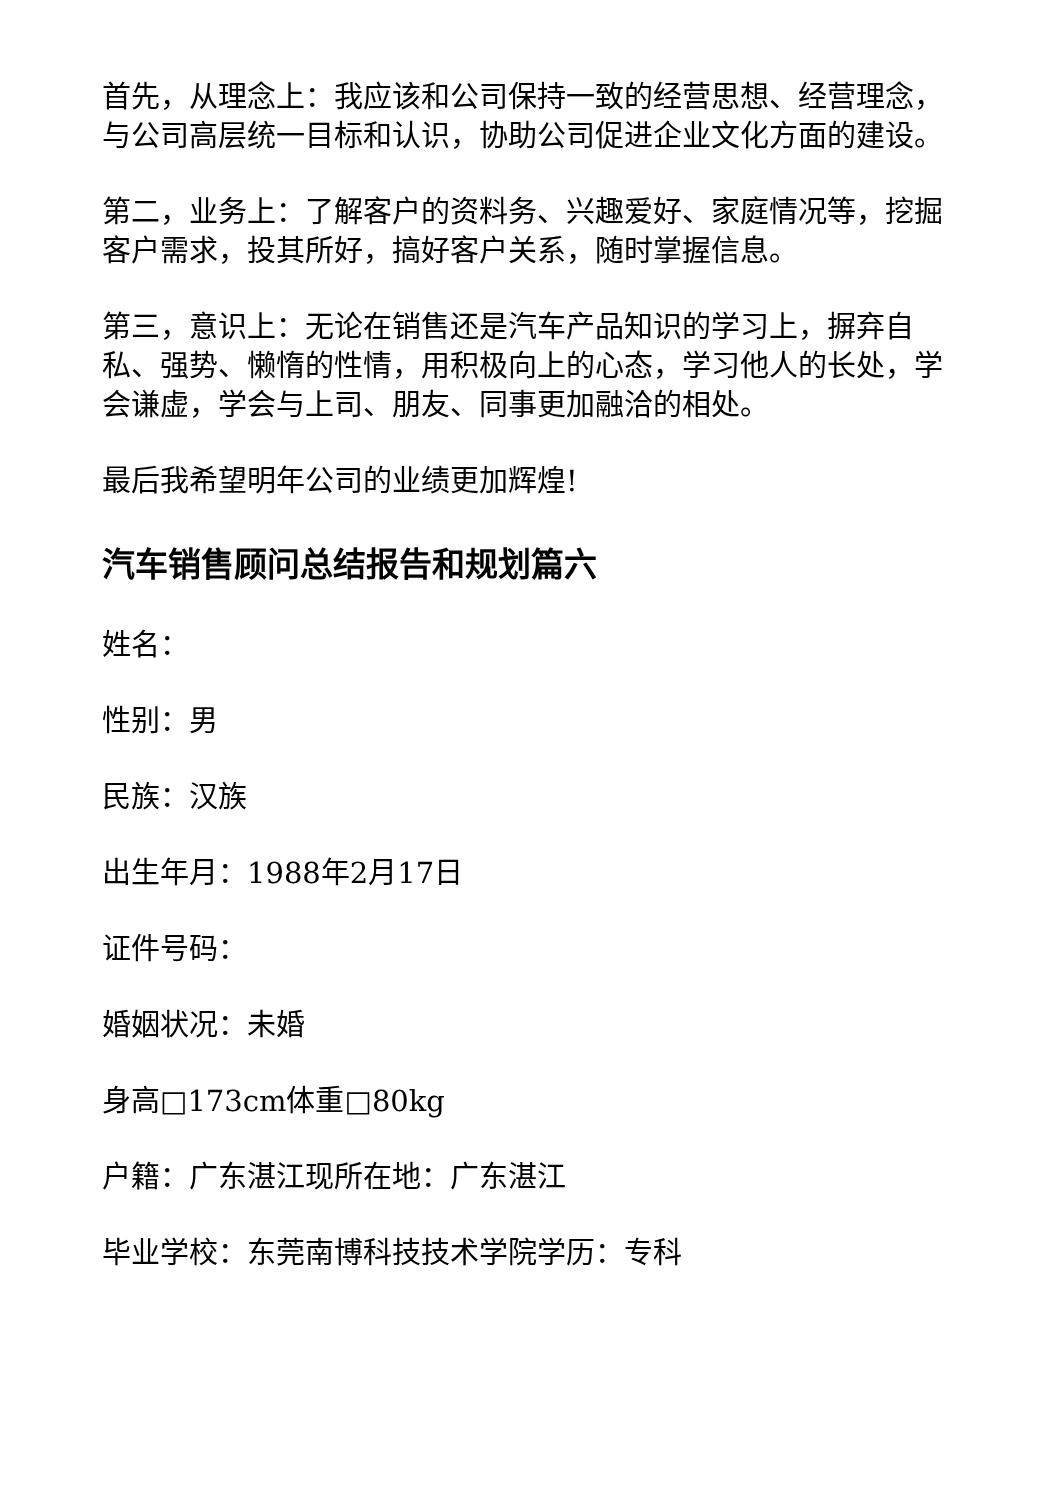首先，从理念上：我应该和公司保持一致的经营思想、经营理念，与公司高层统一目标和认识，协助公司促进企业文化方面的建设。
第二，业务上：了解客户的资料务、兴趣爱好、家庭情况等，挖掘客户需求，投其所好，搞好客户关系，随时掌握信息。
第三，意识上：无论在销售还是汽车产品知识的学习上，摒弃自私、强势、懒惰的性情，用积极向上的心态，学习他人的长处，学会谦虚，学会与上司、朋友、同事更加融洽的相处。
最后我希望明年公司的业绩更加辉煌!
汽车销售顾问总结报告和规划篇六
姓名：
性别：男
民族：汉族
出生年月：1988年2月17日
证件号码：
婚姻状况：未婚
身高□173cm体重□80kg
户籍：广东湛江现所在地：广东湛江
毕业学校：东莞南博科技技术学院学历：专科